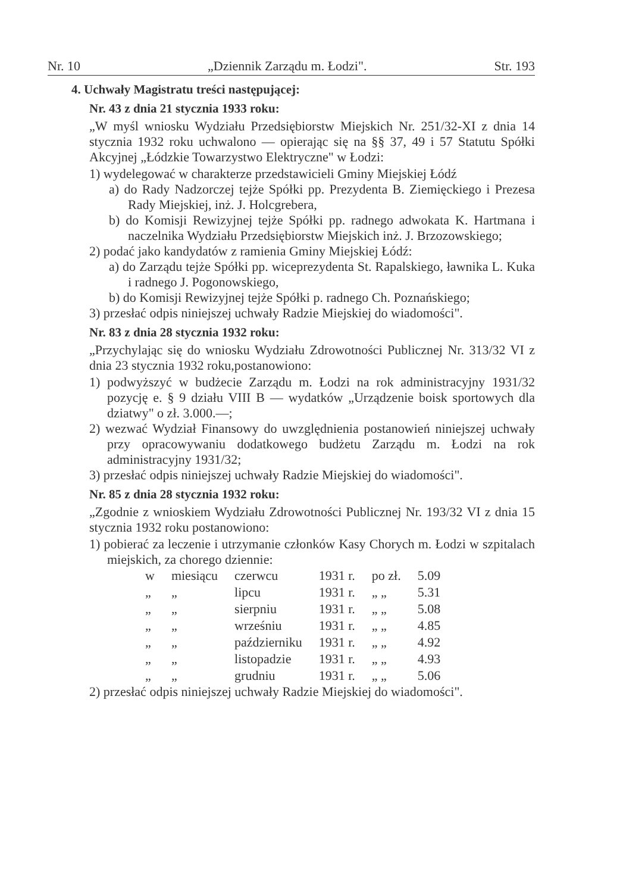Nr. 10 „Dziennik Zarządu m. Łodzi". Str. 193
4. Uchwały Magistratu treści następującej:
Nr. 43 z dnia 21 stycznia 1933 roku:
„W myśl wniosku Wydziału Przedsiębiorstw Miejskich Nr. 251/32-XI z dnia 14 stycznia 1932 roku uchwalono — opierając się na §§ 37, 49 i 57 Statutu Spółki Akcyjnej „Łódzkie Towarzystwo Elektryczne" w Łodzi:
1) wydelegować w charakterze przedstawicieli Gminy Miejskiej Łódź
a) do Rady Nadzorczej tejże Spółki pp. Prezydenta B. Ziemięckiego i Prezesa Rady Miejskiej, inż. J. Holcgrebera,
b) do Komisji Rewizyjnej tejże Spółki pp. radnego adwokata K. Hartmana i naczelnika Wydziału Przedsiębiorstw Miejskich inż. J. Brzozowskiego;
2) podać jako kandydatów z ramienia Gminy Miejskiej Łódź:
a) do Zarządu tejże Spółki pp. wiceprezydenta St. Rapalskiego, ławnika L. Kuka i radnego J. Pogonowskiego,
b) do Komisji Rewizyjnej tejże Spółki p. radnego Ch. Poznańskiego;
3) przesłać odpis niniejszej uchwały Radzie Miejskiej do wiadomości".
Nr. 83 z dnia 28 stycznia 1932 roku:
„Przychylając się do wniosku Wydziału Zdrowotności Publicznej Nr. 313/32 VI z dnia 23 stycznia 1932 roku,postanowiono:
1) podwyższyć w budżecie Zarządu m. Łodzi na rok administracyjny 1931/32 pozycję e. § 9 działu VIII B — wydatków „Urządzenie boisk sportowych dla dziatwy" o zł. 3.000.—;
2) wezwać Wydział Finansowy do uwzględnienia postanowień niniejszej uchwały przy opracowywaniu dodatkowego budżetu Zarządu m. Łodzi na rok administracyjny 1931/32;
3) przesłać odpis niniejszej uchwały Radzie Miejskiej do wiadomości".
Nr. 85 z dnia 28 stycznia 1932 roku:
„Zgodnie z wnioskiem Wydziału Zdrowotności Publicznej Nr. 193/32 VI z dnia 15 stycznia 1932 roku postanowiono:
1) pobierać za leczenie i utrzymanie członków Kasy Chorych m. Łodzi w szpitalach miejskich, za chorego dziennie:
| w | miesiącu | czerwcu | 1931 r. | po zł. | 5.09 |
| „ | „ | lipcu | 1931 r. | „ „ | 5.31 |
| „ | „ | sierpniu | 1931 r. | „ „ | 5.08 |
| „ | „ | wrześniu | 1931 r. | „ „ | 4.85 |
| „ | „ | październiku | 1931 r. | „ „ | 4.92 |
| „ | „ | listopadzie | 1931 r. | „ „ | 4.93 |
| „ | „ | grudniu | 1931 r. | „ „ | 5.06 |
2) przesłać odpis niniejszej uchwały Radzie Miejskiej do wiadomości".